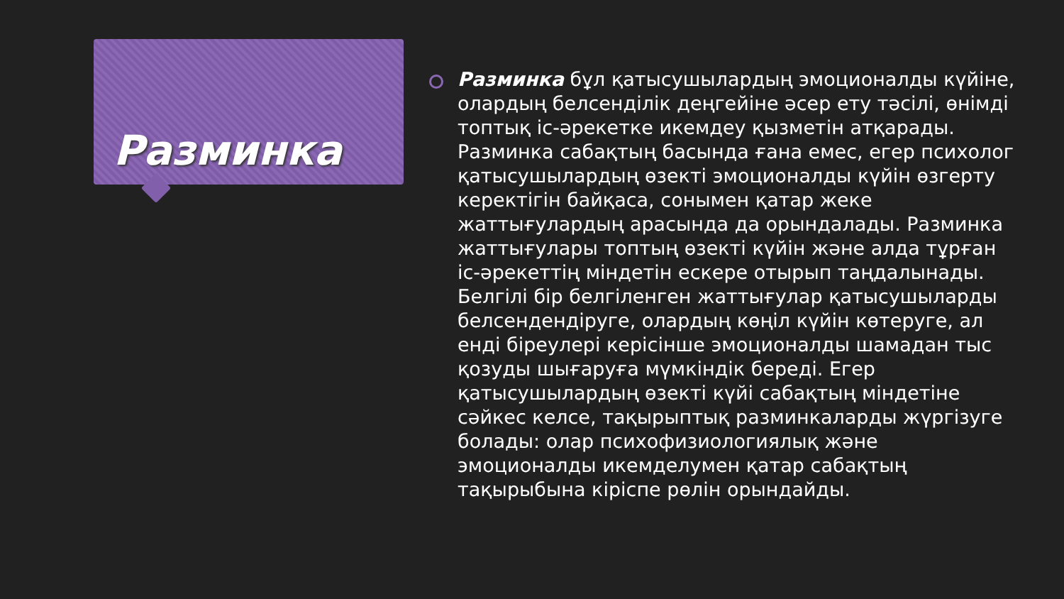Разминка
Разминка бұл қатысушылардың эмоционалды күйіне, олардың белсенділік деңгейіне әсер ету тәсілі, өнімді топтық іс-әрекетке икемдеу қызметін атқарады. Разминка сабақтың басында ғана емес, егер психолог қатысушылардың өзекті эмоционалды күйін өзгерту керектігін байқаса, сонымен қатар жеке жаттығулардың арасында да орындалады. Разминка жаттығулары топтың өзекті күйін және алда тұрған іс-әрекеттің міндетін ескере отырып таңдалынады. Белгілі бір белгіленген жаттығулар қатысушыларды белсендендіруге, олардың көңіл күйін көтеруге, ал енді біреулері керісінше эмоционалды шамадан тыс қозуды шығаруға мүмкіндік береді. Егер қатысушылардың өзекті күйі сабақтың міндетіне сәйкес келсе, тақырыптық разминкаларды жүргізуге болады: олар психофизиологиялық және эмоционалды икемделумен қатар сабақтың тақырыбына кіріспе рөлін орындайды.